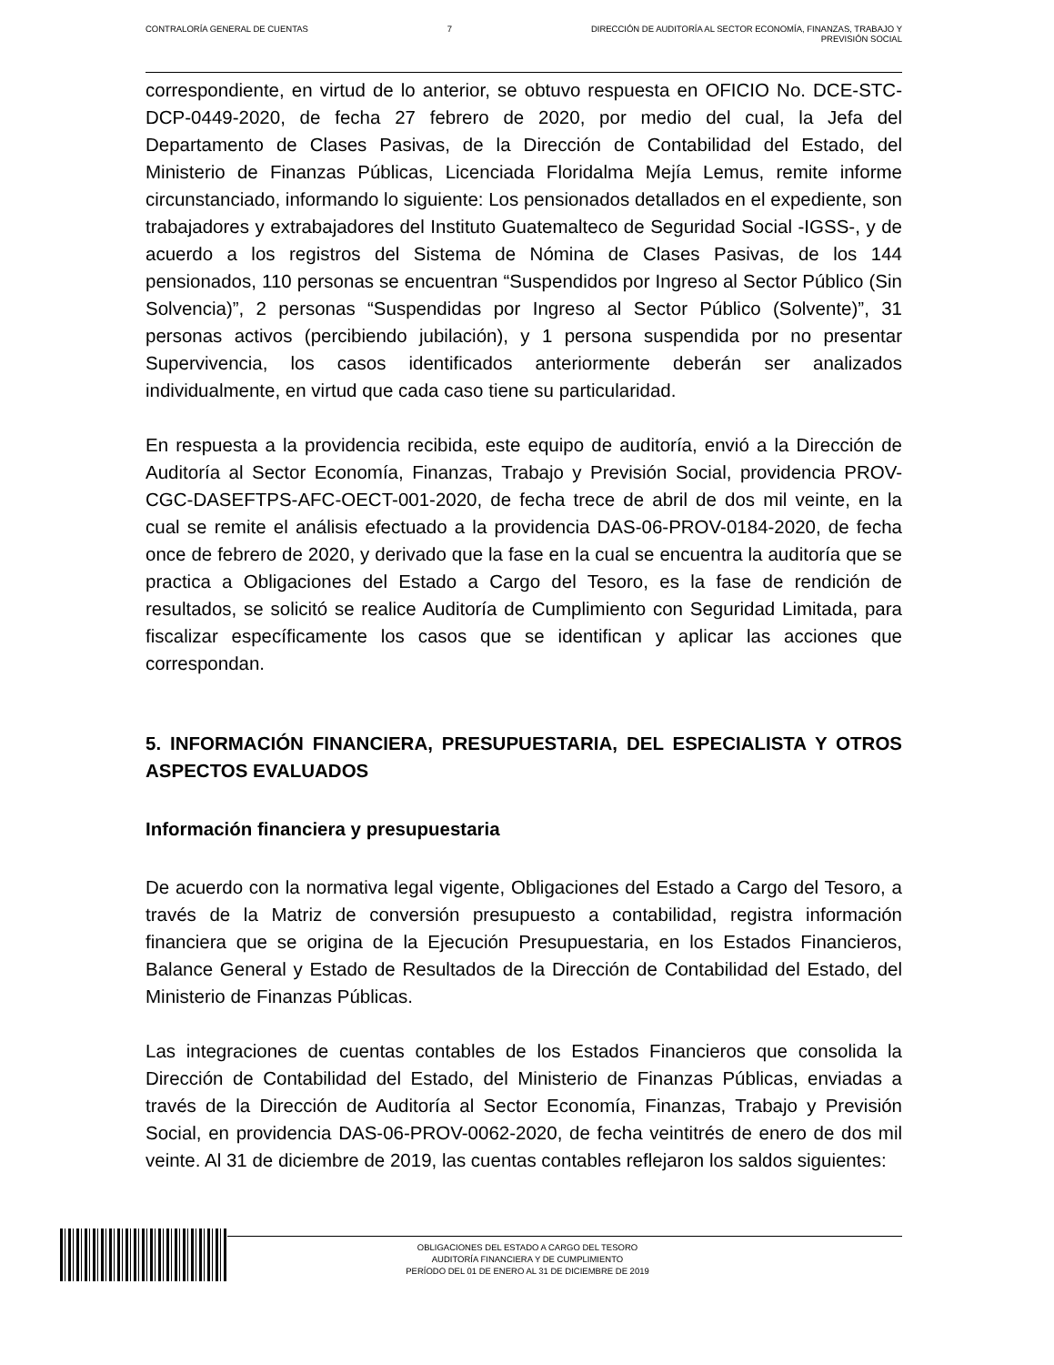CONTRALORÍA GENERAL DE CUENTAS 7 DIRECCIÓN DE AUDITORÍA AL SECTOR ECONOMÍA, FINANZAS, TRABAJO Y
PREVISIÓN SOCIAL
correspondiente, en virtud de lo anterior, se obtuvo respuesta en OFICIO No. DCE-STC-DCP-0449-2020, de fecha 27 febrero de 2020, por medio del cual, la Jefa del Departamento de Clases Pasivas, de la Dirección de Contabilidad del Estado, del Ministerio de Finanzas Públicas, Licenciada Floridalma Mejía Lemus, remite informe circunstanciado, informando lo siguiente: Los pensionados detallados en el expediente, son trabajadores y extrabajadores del Instituto Guatemalteco de Seguridad Social -IGSS-, y de acuerdo a los registros del Sistema de Nómina de Clases Pasivas, de los 144 pensionados, 110 personas se encuentran “Suspendidos por Ingreso al Sector Público (Sin Solvencia)”, 2 personas “Suspendidas por Ingreso al Sector Público (Solvente)”, 31 personas activos (percibiendo jubilación), y 1 persona suspendida por no presentar Supervivencia, los casos identificados anteriormente deberán ser analizados individualmente, en virtud que cada caso tiene su particularidad.
En respuesta a la providencia recibida, este equipo de auditoría, envió a la Dirección de Auditoría al Sector Economía, Finanzas, Trabajo y Previsión Social, providencia PROV-CGC-DASEFTPS-AFC-OECT-001-2020, de fecha trece de abril de dos mil veinte, en la cual se remite el análisis efectuado a la providencia DAS-06-PROV-0184-2020, de fecha once de febrero de 2020, y derivado que la fase en la cual se encuentra la auditoría que se practica a Obligaciones del Estado a Cargo del Tesoro, es la fase de rendición de resultados, se solicitó se realice Auditoría de Cumplimiento con Seguridad Limitada, para fiscalizar específicamente los casos que se identifican y aplicar las acciones que correspondan.
5. INFORMACIÓN FINANCIERA, PRESUPUESTARIA, DEL ESPECIALISTA Y OTROS ASPECTOS EVALUADOS
Información financiera y presupuestaria
De acuerdo con la normativa legal vigente, Obligaciones del Estado a Cargo del Tesoro, a través de la Matriz de conversión presupuesto a contabilidad, registra información financiera que se origina de la Ejecución Presupuestaria, en los Estados Financieros, Balance General y Estado de Resultados de la Dirección de Contabilidad del Estado, del Ministerio de Finanzas Públicas.
Las integraciones de cuentas contables de los Estados Financieros que consolida la Dirección de Contabilidad del Estado, del Ministerio de Finanzas Públicas, enviadas a través de la Dirección de Auditoría al Sector Economía, Finanzas, Trabajo y Previsión Social, en providencia DAS-06-PROV-0062-2020, de fecha veintitrés de enero de dos mil veinte. Al 31 de diciembre de 2019, las cuentas contables reflejaron los saldos siguientes:
OBLIGACIONES DEL ESTADO A CARGO DEL TESORO
AUDITORÍA FINANCIERA Y DE CUMPLIMIENTO
PERÍODO DEL 01 DE ENERO AL 31 DE DICIEMBRE DE 2019